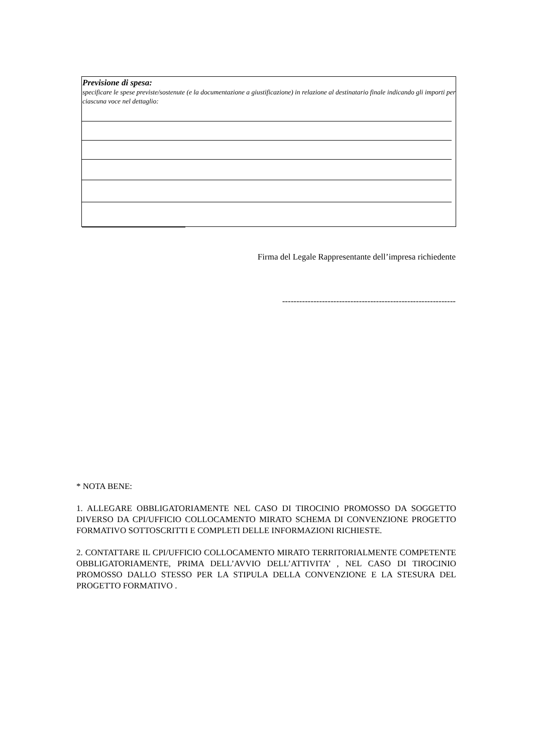Previsione di spesa:
specificare le spese previste/sostenute (e la documentazione a giustificazione) in relazione al destinatario finale indicando gli importi per ciascuna voce nel dettaglio:
Firma del Legale Rappresentante dell’impresa richiedente
-------------------------------------------------------------
* NOTA BENE:
1. ALLEGARE OBBLIGATORIAMENTE NEL CASO DI TIROCINIO PROMOSSO DA SOGGETTO DIVERSO DA CPI/UFFICIO COLLOCAMENTO MIRATO SCHEMA DI CONVENZIONE PROGETTO FORMATIVO SOTTOSCRITTI E COMPLETI DELLE INFORMAZIONI RICHIESTE.
2. CONTATTARE IL CPI/UFFICIO COLLOCAMENTO MIRATO TERRITORIALMENTE COMPETENTE OBBLIGATORIAMENTE, PRIMA DELL’AVVIO DELL’ATTIVITA’ , NEL CASO DI TIROCINIO PROMOSSO DALLO STESSO PER LA STIPULA DELLA CONVENZIONE E LA STESURA DEL PROGETTO FORMATIVO .